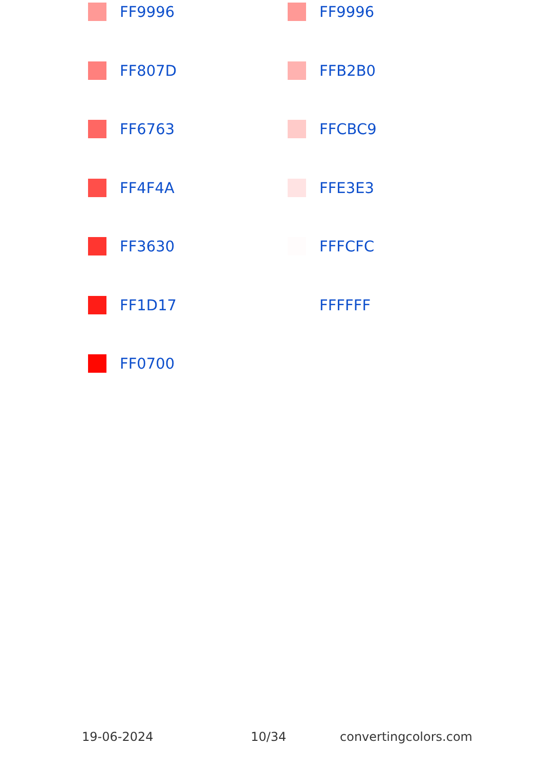FF9996
FF807D
FF6763
FF4F4A
FF3630
FF1D17
FF0700
FF9996
FFB2B0
FFCBC9
FFE3E3
FFFCFC
FFFFFF
19-06-2024 10/34 convertingcolors.com